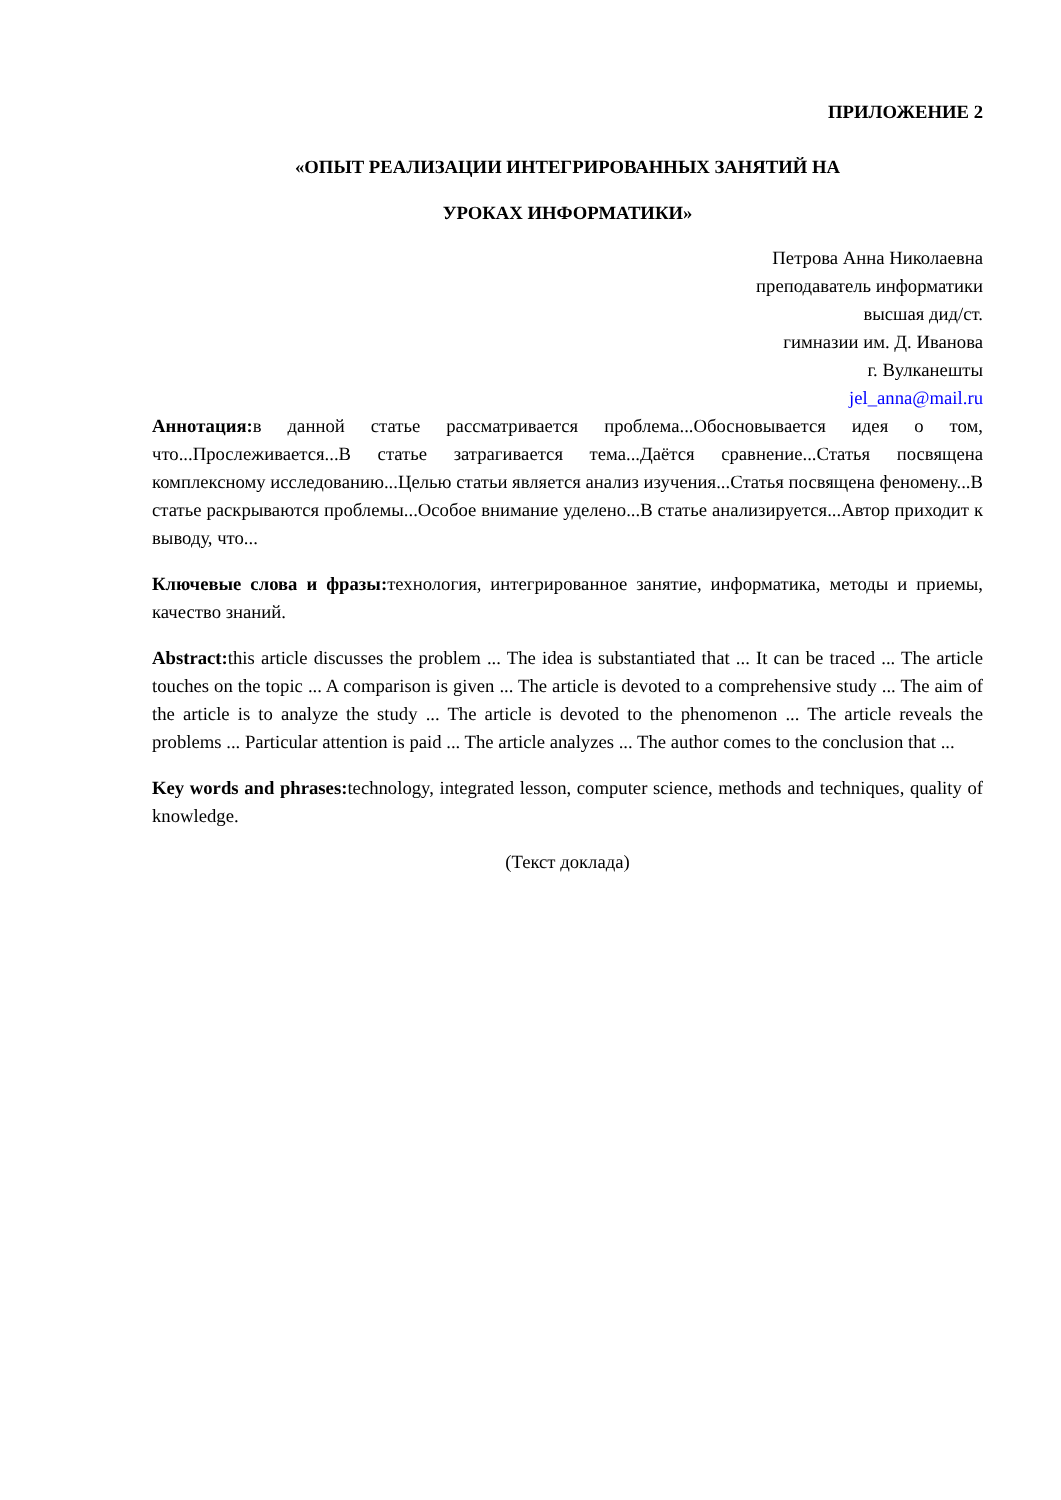ПРИЛОЖЕНИЕ 2
«ОПЫТ РЕАЛИЗАЦИИ ИНТЕГРИРОВАННЫХ ЗАНЯТИЙ НА
УРОКАХ ИНФОРМАТИКИ»
Петрова Анна Николаевна
преподаватель информатики
высшая дид/ст.
гимназии им. Д. Иванова
г. Вулканешты
jel_anna@mail.ru
Аннотация: в данной статье рассматривается проблема...Обосновывается идея о том, что...Прослеживается...В статье затрагивается тема...Даётся сравнение...Статья посвящена комплексному исследованию...Целью статьи является анализ изучения...Статья посвящена феномену...В статье раскрываются проблемы...Особое внимание уделено...В статье анализируется...Автор приходит к выводу, что...
Ключевые слова и фразы: технология, интегрированное занятие, информатика, методы и приемы, качество знаний.
Abstract: this article discusses the problem ... The idea is substantiated that ... It can be traced ... The article touches on the topic ... A comparison is given ... The article is devoted to a comprehensive study ... The aim of the article is to analyze the study ... The article is devoted to the phenomenon ... The article reveals the problems ... Particular attention is paid ... The article analyzes ... The author comes to the conclusion that ...
Key words and phrases: technology, integrated lesson, computer science, methods and techniques, quality of knowledge.
(Текст доклада)